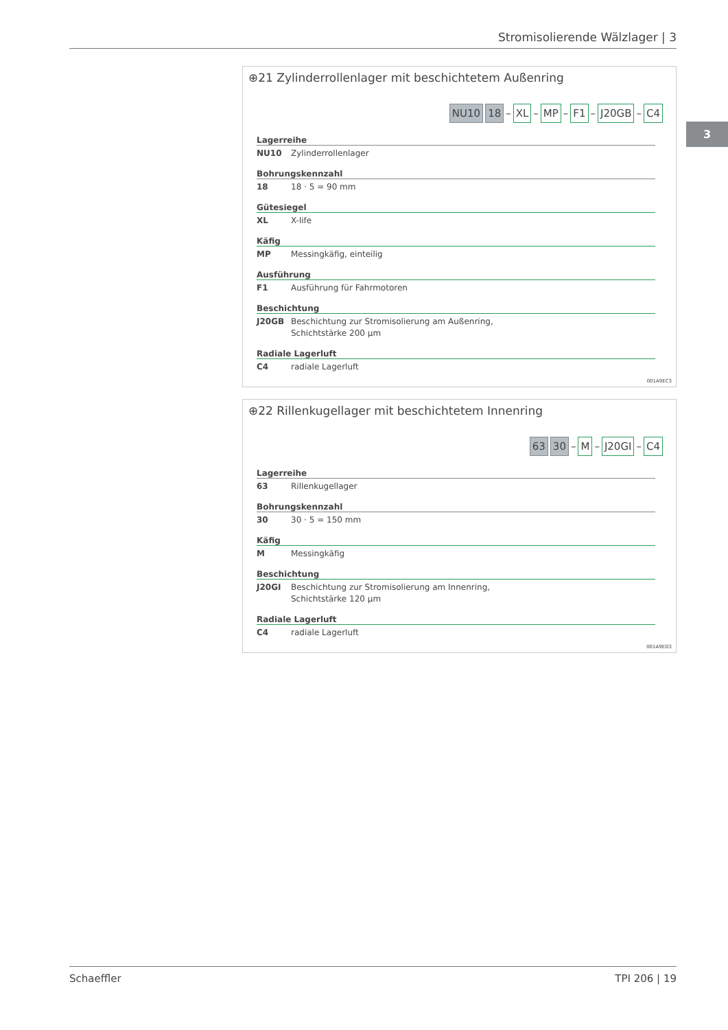Stromisolierende Wälzlager | 3
3
⊕21 Zylinderrollenlager mit beschichtetem Außenring
NU10 18 – XL – MP – F1 – J20GB – C4
Lagerreihe
NU10 Zylinderrollenlager
Bohrungskennzahl
18 18 · 5 = 90 mm
Gütesiegel
XL X-life
Käfig
MP Messingkäfig, einteilig
Ausführung
F1 Ausführung für Fahrmotoren
Beschichtung
J20GB Beschichtung zur Stromisolierung am Außenring,
Schichtstärke 200 µm
Radiale Lagerluft
C4 radiale Lagerluft
001A9EC3
⊕22 Rillenkugellager mit beschichtetem Innenring
63 30 – M – J20GI – C4
Lagerreihe
63 Rillenkugellager
Bohrungskennzahl
30 30 · 5 = 150 mm
Käfig
M Messingkäfig
Beschichtung
J20GI Beschichtung zur Stromisolierung am Innenring,
Schichtstärke 120 µm
Radiale Lagerluft
C4 radiale Lagerluft
001A9ED3
Schaeffler TPI 206 | 19